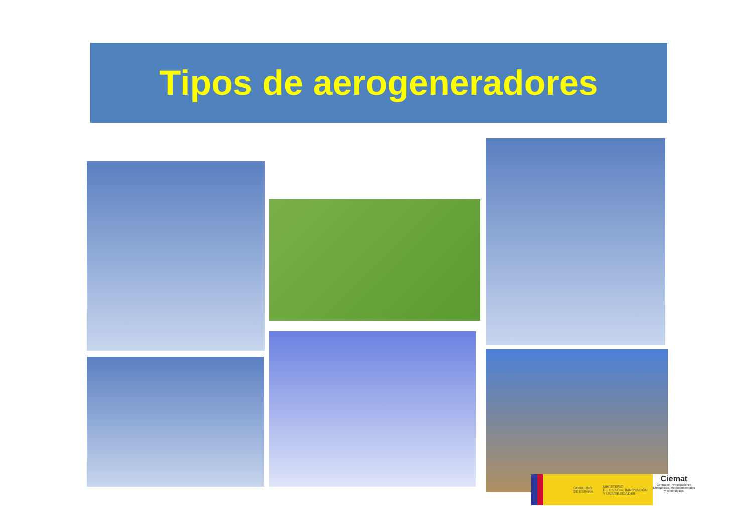Tipos de aerogeneradores
GOBIERNO
DE ESPAÑA MINISTERIO
DE CIENCIA, INNOVACIÓN
Y UNIVERSIDADES
Ciemat
Centro de Investigaciones Energéticas, Medioambientales y Tecnológicas